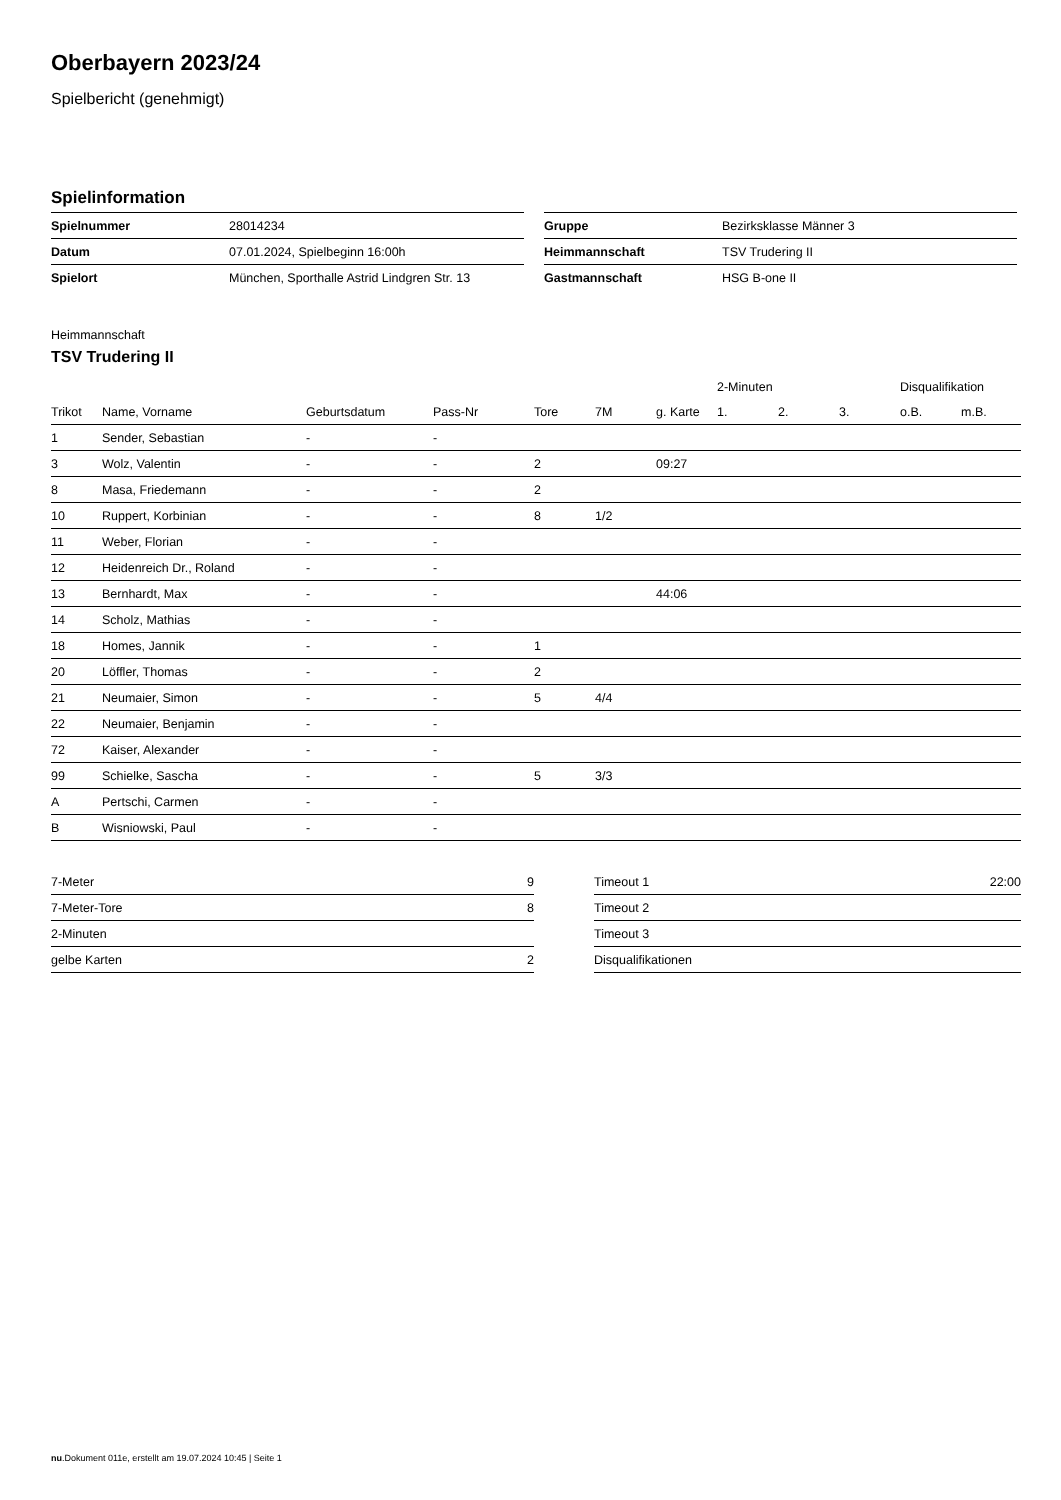Oberbayern 2023/24
Spielbericht (genehmigt)
Spielinformation
| Spielnummer | 28014234 |
| Datum | 07.01.2024, Spielbeginn 16:00h |
| Spielort | München, Sporthalle Astrid Lindgren Str. 13 |
| Gruppe | Bezirksklasse Männer 3 |
| Heimmannschaft | TSV Trudering II |
| Gastmannschaft | HSG B-one II |
Heimmannschaft
TSV Trudering II
| | | | | | | | 2-Minuten | | | Disqualifikation | |
| --- | --- | --- | --- | --- | --- | --- | --- | --- | --- | --- | --- |
| Trikot | Name, Vorname | Geburtsdatum | Pass-Nr | Tore | 7M | g. Karte | 1. | 2. | 3. | o.B. | m.B. |
| 1 | Sender, Sebastian | - | - | | | | | | | | |
| 3 | Wolz, Valentin | - | - | 2 | | 09:27 | | | | | |
| 8 | Masa, Friedemann | - | - | 2 | | | | | | | |
| 10 | Ruppert, Korbinian | - | - | 8 | 1/2 | | | | | | |
| 11 | Weber, Florian | - | - | | | | | | | | |
| 12 | Heidenreich Dr., Roland | - | - | | | | | | | | |
| 13 | Bernhardt, Max | - | - | | | 44:06 | | | | | |
| 14 | Scholz, Mathias | - | - | | | | | | | | |
| 18 | Homes, Jannik | - | - | 1 | | | | | | | |
| 20 | Löffler, Thomas | - | - | 2 | | | | | | | |
| 21 | Neumaier, Simon | - | - | 5 | 4/4 | | | | | | |
| 22 | Neumaier, Benjamin | - | - | | | | | | | | |
| 72 | Kaiser, Alexander | - | - | | | | | | | | |
| 99 | Schielke, Sascha | - | - | 5 | 3/3 | | | | | | |
| A | Pertschi, Carmen | - | - | | | | | | | | |
| B | Wisniowski, Paul | - | - | | | | | | | | |
| 7-Meter | 9 |
| 7-Meter-Tore | 8 |
| 2-Minuten | |
| gelbe Karten | 2 |
| Timeout 1 | 22:00 |
| Timeout 2 | |
| Timeout 3 | |
| Disqualifikationen | |
nu.Dokument 011e, erstellt am 19.07.2024 10:45 | Seite 1